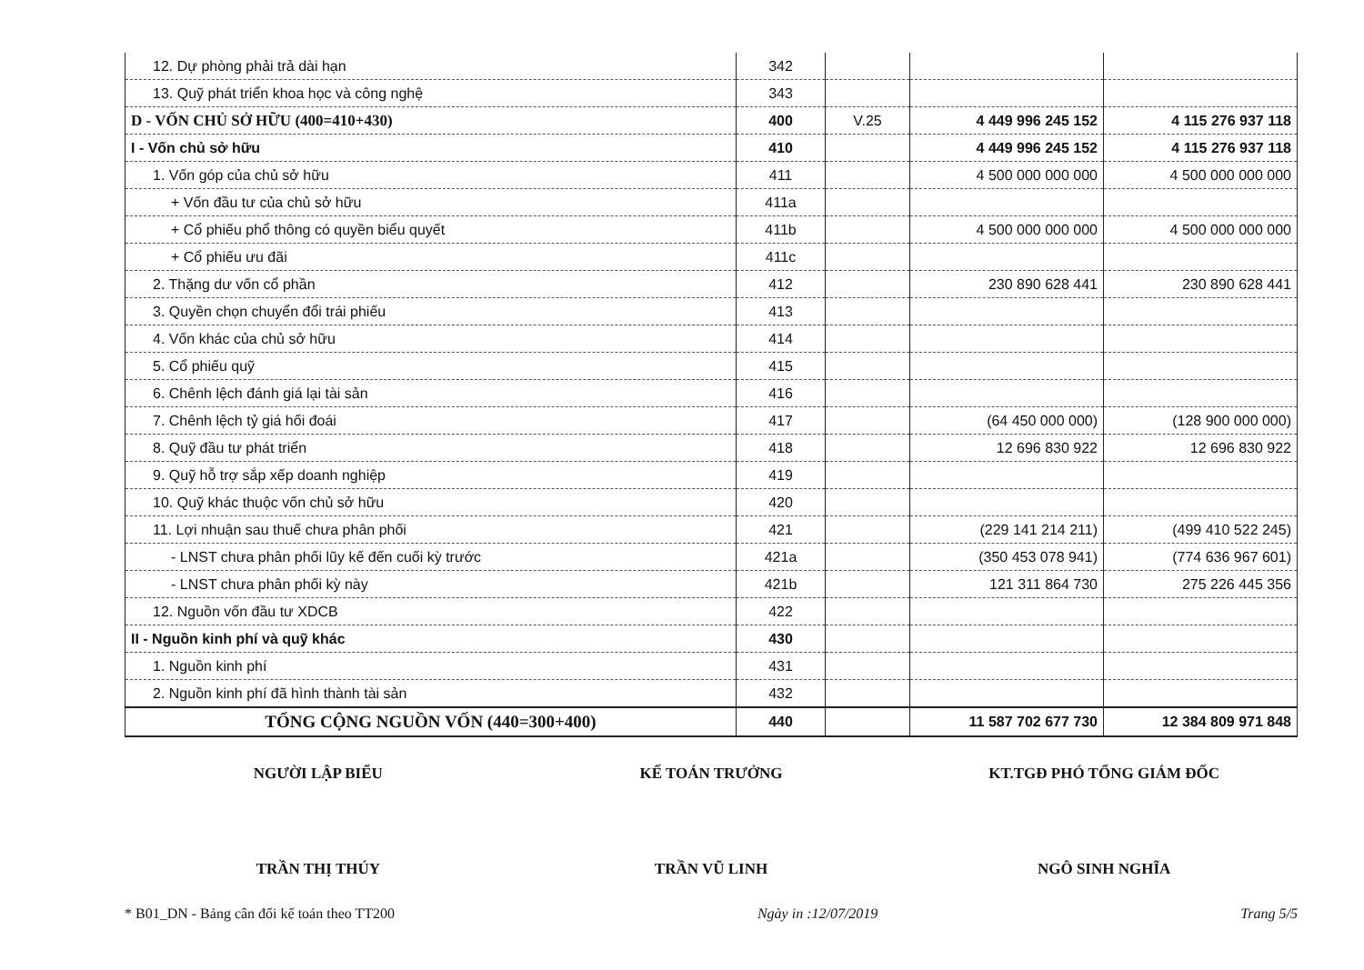| 12. Dự phòng phải trả dài hạn | 342 | | | |
| 13. Quỹ phát triển khoa học và công nghệ | 343 | | | |
| D - VỐN CHỦ SỞ HỮU (400=410+430) | 400 | V.25 | 4 449 996 245 152 | 4 115 276 937 118 |
| I - Vốn chủ sở hữu | 410 | | 4 449 996 245 152 | 4 115 276 937 118 |
| 1. Vốn góp của chủ sở hữu | 411 | | 4 500 000 000 000 | 4 500 000 000 000 |
| + Vốn đầu tư của chủ sở hữu | 411a | | | |
| + Cổ phiếu phổ thông có quyền biểu quyết | 411b | | 4 500 000 000 000 | 4 500 000 000 000 |
| + Cổ phiếu ưu đãi | 411c | | | |
| 2. Thặng dư vốn cổ phần | 412 | | 230 890 628 441 | 230 890 628 441 |
| 3. Quyền chọn chuyển đổi trái phiếu | 413 | | | |
| 4. Vốn khác của chủ sở hữu | 414 | | | |
| 5. Cổ phiếu quỹ | 415 | | | |
| 6. Chênh lệch đánh giá lại tài sản | 416 | | | |
| 7. Chênh lệch tỷ giá hối đoái | 417 | | (64 450 000 000) | (128 900 000 000) |
| 8. Quỹ đầu tư phát triển | 418 | | 12 696 830 922 | 12 696 830 922 |
| 9. Quỹ hỗ trợ sắp xếp doanh nghiệp | 419 | | | |
| 10. Quỹ khác thuộc vốn chủ sở hữu | 420 | | | |
| 11. Lợi nhuận sau thuế chưa phân phối | 421 | | (229 141 214 211) | (499 410 522 245) |
| - LNST chưa phân phối lũy kế đến cuối kỳ trước | 421a | | (350 453 078 941) | (774 636 967 601) |
| - LNST chưa phân phối kỳ này | 421b | | 121 311 864 730 | 275 226 445 356 |
| 12. Nguồn vốn đầu tư XDCB | 422 | | | |
| II - Nguồn kinh phí và quỹ khác | 430 | | | |
| 1. Nguồn kinh phí | 431 | | | |
| 2. Nguồn kinh phí đã hình thành tài sản | 432 | | | |
| TỔNG CỘNG NGUỒN VỐN (440=300+400) | 440 | | 11 587 702 677 730 | 12 384 809 971 848 |
NGƯỜI LẬP BIỂU
TRẦN THỊ THÚY
KẾ TOÁN TRƯỞNG
TRẦN VŨ LINH
KT.TGĐ PHÓ TỔNG GIÁM ĐỐC
NGÔ SINH NGHĨA
* B01_DN - Bảng cân đối kế toán theo TT200 Ngày in :12/07/2019 Trang 5/5